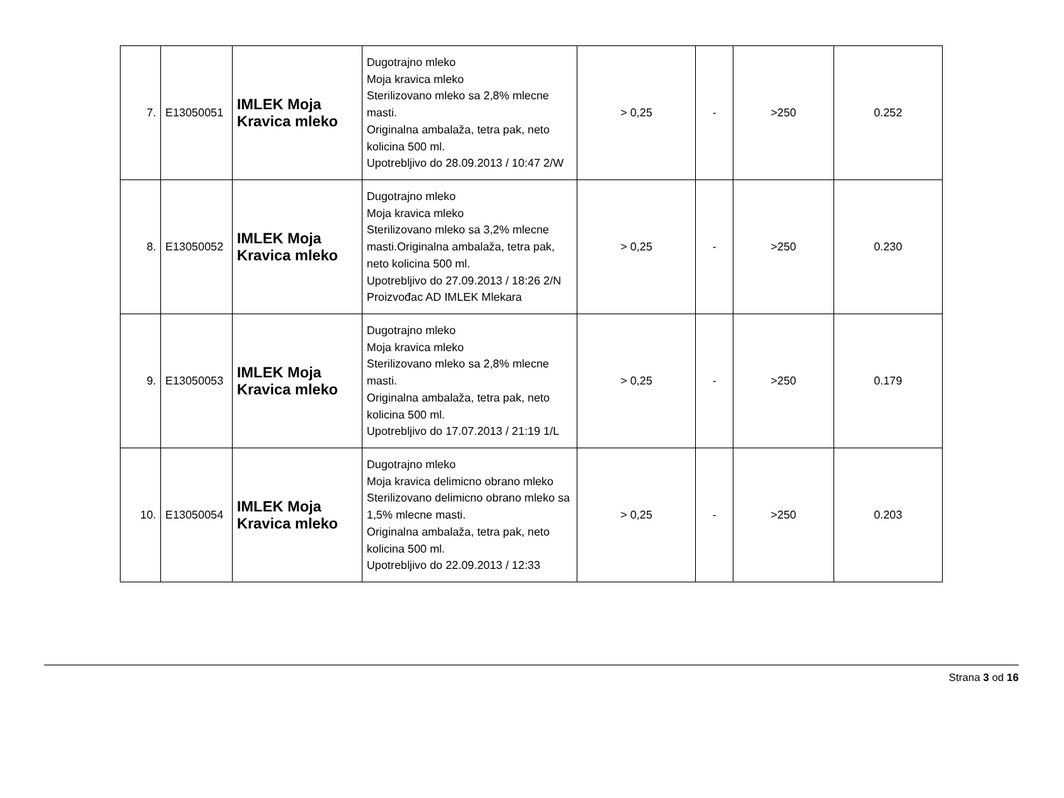| 7. | E13050051 | IMLEK Moja Kravica mleko | Dugotrajno mleko Moja kravica mleko Sterilizovano mleko sa 2,8% mlecne masti. Originalna ambalaža, tetra pak, neto kolicina 500 ml. Upotrebljivo do 28.09.2013 / 10:47 2/W | > 0,25 | - | >250 | 0.252 |
| 8. | E13050052 | IMLEK Moja Kravica mleko | Dugotrajno mleko Moja kravica mleko Sterilizovano mleko sa 3,2% mlecne masti.Originalna ambalaža, tetra pak, neto kolicina 500 ml. Upotrebljivo do 27.09.2013 / 18:26 2/N Proizvođac AD IMLEK Mlekara | > 0,25 | - | >250 | 0.230 |
| 9. | E13050053 | IMLEK Moja Kravica mleko | Dugotrajno mleko Moja kravica mleko Sterilizovano mleko sa 2,8% mlecne masti. Originalna ambalaža, tetra pak, neto kolicina 500 ml. Upotrebljivo do 17.07.2013 / 21:19 1/L | > 0,25 | - | >250 | 0.179 |
| 10. | E13050054 | IMLEK Moja Kravica mleko | Dugotrajno mleko Moja kravica delimicno obrano mleko Sterilizovano delimicno obrano mleko sa 1,5% mlecne masti. Originalna ambalaža, tetra pak, neto kolicina 500 ml. Upotrebljivo do 22.09.2013 / 12:33 | > 0,25 | - | >250 | 0.203 |
Strana 3 od 16